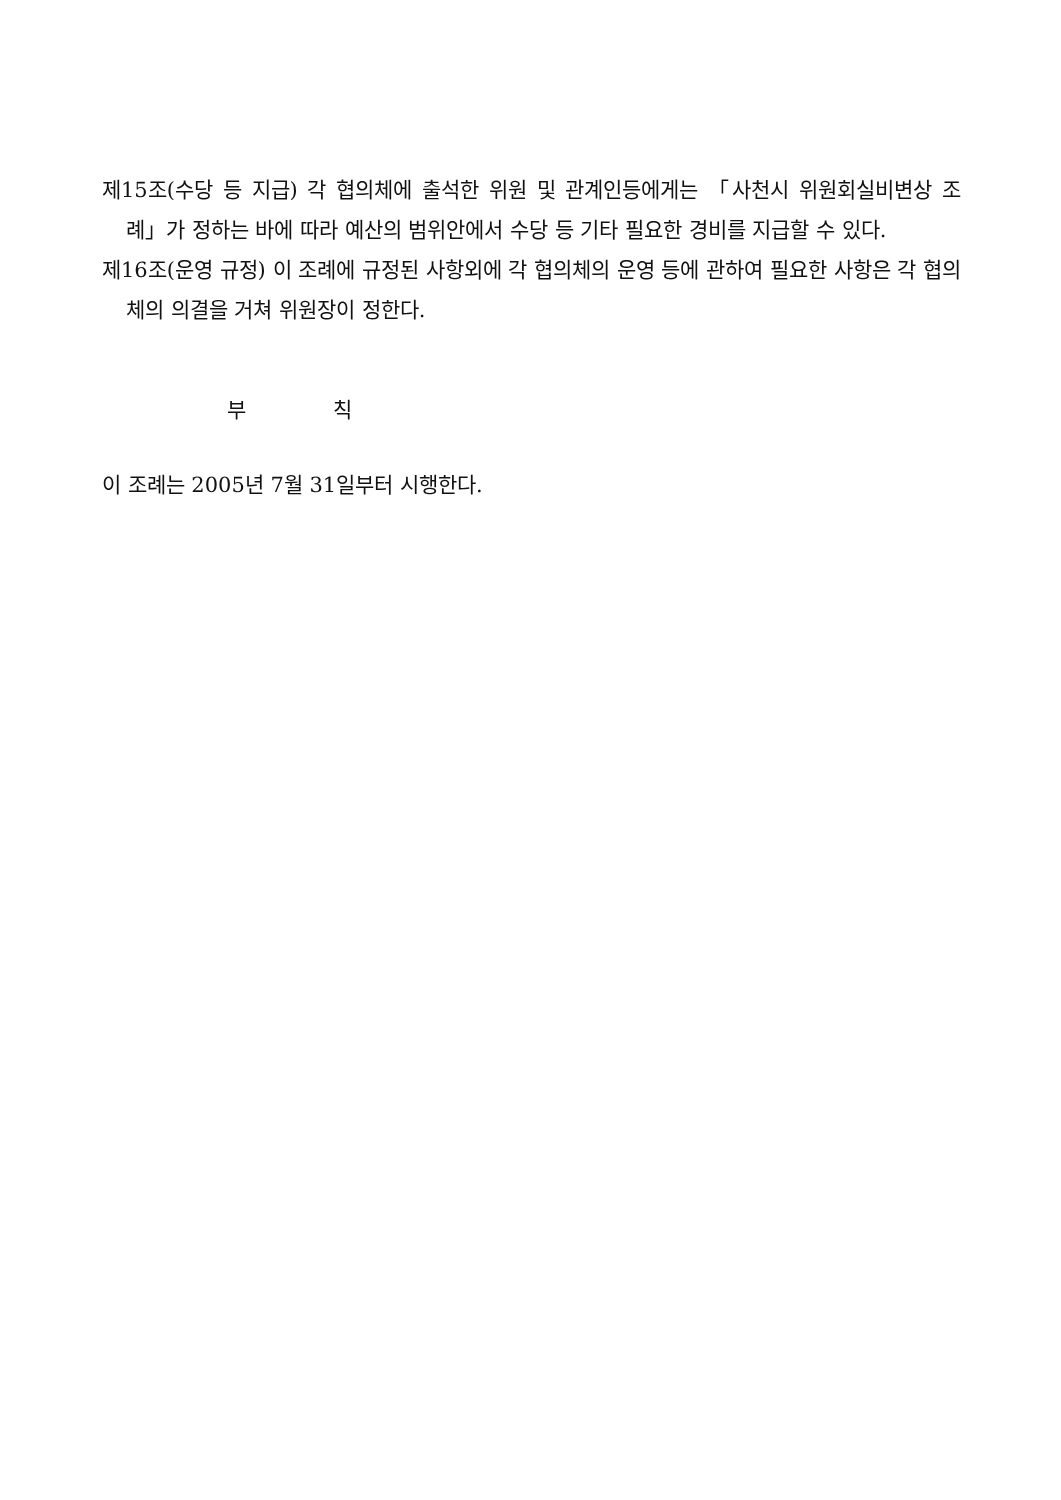제15조(수당 등 지급) 각 협의체에 출석한 위원 및 관계인등에게는 「사천시 위원회실비변상 조례」가 정하는 바에 따라 예산의 범위안에서 수당 등 기타 필요한 경비를 지급할 수 있다.
제16조(운영 규정) 이 조례에 규정된 사항외에 각 협의체의 운영 등에 관하여 필요한 사항은 각 협의체의 의결을 거쳐 위원장이 정한다.
부 칙
이 조례는 2005년 7월 31일부터 시행한다.